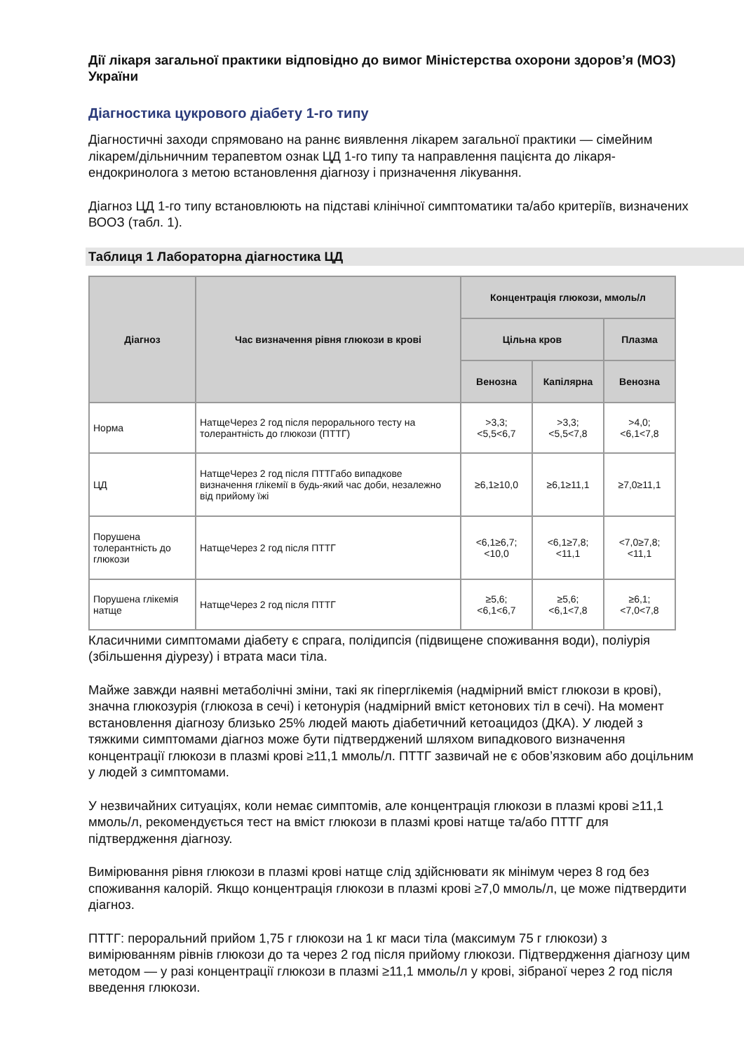Дії лікаря загальної практики відповідно до вимог Міністерства охорони здоров’я (МОЗ) України
Діагностика цукрового діабету 1-го типу
Діагностичні заходи спрямовано на раннє виявлення лікарем загальної практики — сімейним лікарем/дільничним терапевтом ознак ЦД 1-го типу та направлення пацієнта до лікаря-ендокринолога з метою встановлення діагнозу і призначення лікування.
Діагноз ЦД 1-го типу встановлюють на підставі клінічної симптоматики та/або критеріїв, визначених ВООЗ (табл. 1).
Таблиця 1 Лабораторна діагностика ЦД
| Діагноз | Час визначення рівня глюкози в крові | Концентрація глюкози, ммоль/л | | |
| --- | --- | --- | --- | --- |
| | | Цільна кров | | Плазма |
| | | Венозна | Капілярна | Венозна |
| Норма | НатщеЧерез 2 год після перорального тесту на толерантність до глюкози (ПТТГ) | >3,3; <5,5<6,7 | >3,3; <5,5<7,8 | >4,0; <6,1<7,8 |
| ЦД | НатщеЧерез 2 год після ПТТГабо випадкове визначення глікемії в будь-який час доби, незалежно від прийому їжі | ≥6,1≥10,0 | ≥6,1≥11,1 | ≥7,0≥11,1 |
| Порушена толерантність до глюкози | НатщеЧерез 2 год після ПТТГ | <6,1≥6,7; <10,0 | <6,1≥7,8; <11,1 | <7,0≥7,8; <11,1 |
| Порушена глікемія натще | НатщеЧерез 2 год після ПТТГ | ≥5,6; <6,1<6,7 | ≥5,6; <6,1<7,8 | ≥6,1; <7,0<7,8 |
Класичними симптомами діабету є спрага, полідипсія (підвищене споживання води), поліурія (збільшення діурезу) і втрата маси тіла.
Майже завжди наявні метаболічні зміни, такі як гіперглікемія (надмірний вміст глюкози в крові), значна глюкозурія (глюкоза в сечі) і кетонурія (надмірний вміст кетонових тіл в сечі). На момент встановлення діагнозу близько 25% людей мають діабетичний кетоацидоз (ДКА). У людей з тяжкими симптомами діагноз може бути підтверджений шляхом випадкового визначення концентрації глюкози в плазмі крові ≥11,1 ммоль/л. ПТТГ зазвичай не є обов’язковим або доцільним у людей з симптомами.
У незвичайних ситуаціях, коли немає симптомів, але концентрація глюкози в плазмі крові ≥11,1 ммоль/л, рекомендується тест на вміст глюкози в плазмі крові натще та/або ПТТГ для підтвердження діагнозу.
Вимірювання рівня глюкози в плазмі крові натще слід здійснювати як мінімум через 8 год без споживання калорій. Якщо концентрація глюкози в плазмі крові ≥7,0 ммоль/л, це може підтвердити діагноз.
ПТТГ: пероральний прийом 1,75 г глюкози на 1 кг маси тіла (максимум 75 г глюкози) з вимірюванням рівнів глюкози до та через 2 год після прийому глюкози. Підтвердження діагнозу цим методом — у разі концентрації глюкози в плазмі ≥11,1 ммоль/л у крові, зібраної через 2 год після введення глюкози.